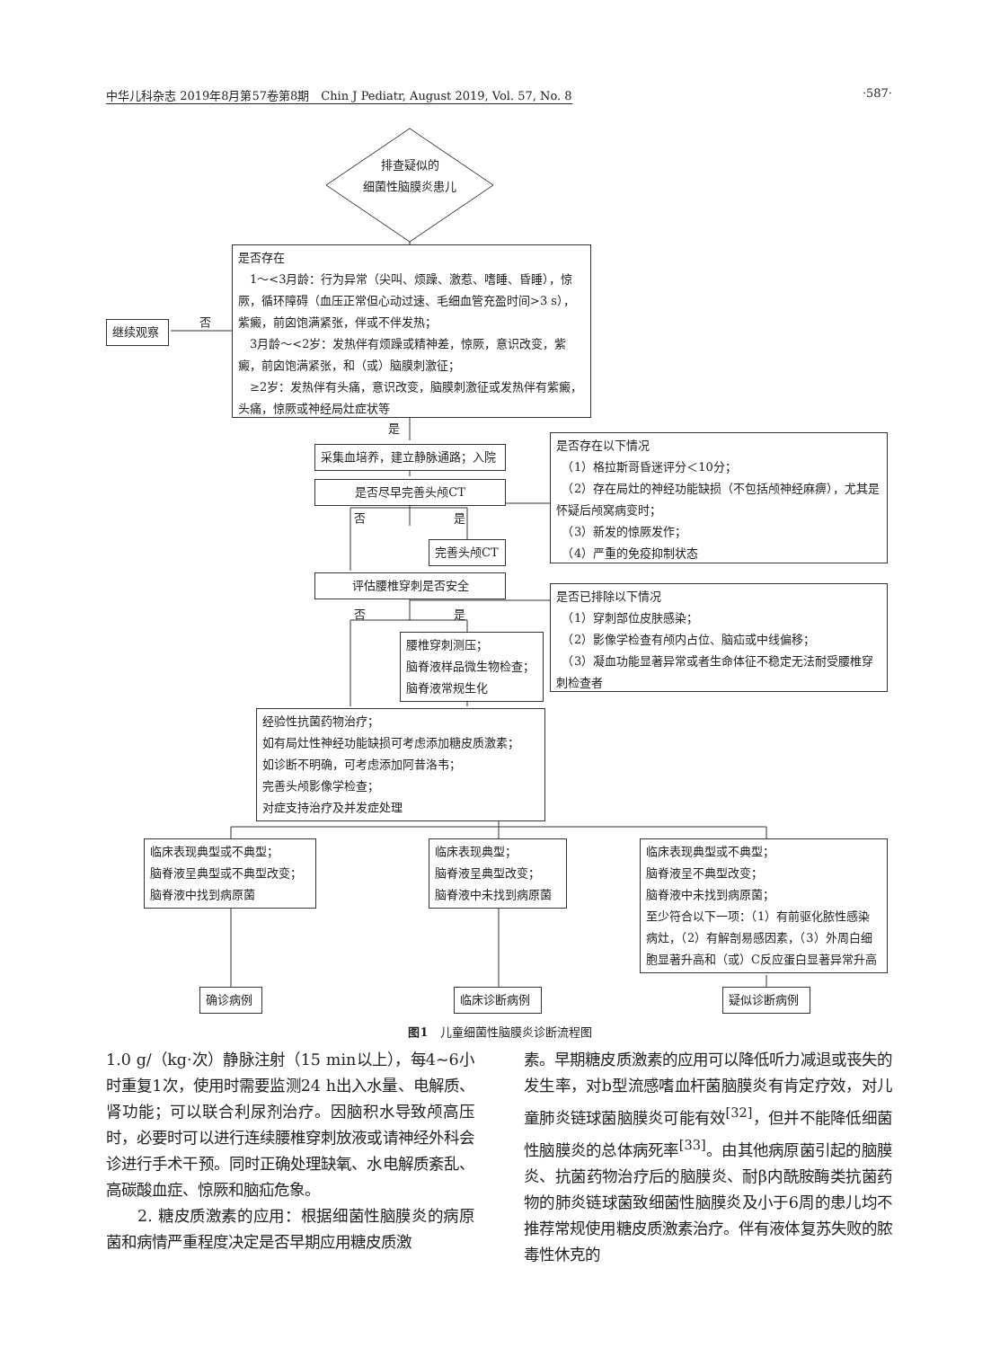中华儿科杂志 2019年8月第57卷第8期　Chin J Pediatr, August 2019, Vol. 57, No. 8 ·587·
排查疑似的
细菌性脑膜炎患儿
是否存在
　1～<3月龄：行为异常（尖叫、烦躁、激惹、嗜睡、昏睡），惊厥，循环障碍（血压正常但心动过速、毛细血管充盈时间>3 s），紫癜，前囟饱满紧张，伴或不伴发热；
　3月龄～<2岁：发热伴有烦躁或精神差，惊厥，意识改变，紫癜，前囟饱满紧张，和（或）脑膜刺激征；
　≥2岁：发热伴有头痛，意识改变，脑膜刺激征或发热伴有紫癜，头痛，惊厥或神经局灶症状等
否
继续观察
是
采集血培养，建立静脉通路；入院
是否尽早完善头颅CT
是否存在以下情况
　（1）格拉斯哥昏迷评分＜10分；
　（2）存在局灶的神经功能缺损（不包括颅神经麻痹），尤其是怀疑后颅窝病变时；
　（3）新发的惊厥发作；
　（4）严重的免疫抑制状态
否 是
完善头颅CT
评估腰椎穿刺是否安全
是否已排除以下情况
　（1）穿刺部位皮肤感染；
　（2）影像学检查有颅内占位、脑疝或中线偏移；
　（3）凝血功能显著异常或者生命体征不稳定无法耐受腰椎穿刺检查者
否 是
腰椎穿刺测压；
脑脊液样品微生物检查；
脑脊液常规生化
经验性抗菌药物治疗；
如有局灶性神经功能缺损可考虑添加糖皮质激素；
如诊断不明确，可考虑添加阿昔洛韦；
完善头颅影像学检查；
对症支持治疗及并发症处理
临床表现典型或不典型；
脑脊液呈典型或不典型改变；
脑脊液中找到病原菌
临床表现典型；
脑脊液呈典型改变；
脑脊液中未找到病原菌
临床表现典型或不典型；
脑脊液呈不典型改变；
脑脊液中未找到病原菌；
至少符合以下一项：（1）有前驱化脓性感染病灶，（2）有解剖易感因素，（3）外周白细胞显著升高和（或）C反应蛋白显著异常升高
确诊病例 临床诊断病例 疑似诊断病例
图1　儿童细菌性脑膜炎诊断流程图
1.0 g/（kg·次）静脉注射（15 min以上），每4~6小时重复1次，使用时需要监测24 h出入水量、电解质、肾功能；可以联合利尿剂治疗。因脑积水导致颅高压时，必要时可以进行连续腰椎穿刺放液或请神经外科会诊进行手术干预。同时正确处理缺氧、水电解质紊乱、高碳酸血症、惊厥和脑疝危象。
2. 糖皮质激素的应用：根据细菌性脑膜炎的病原菌和病情严重程度决定是否早期应用糖皮质激
素。早期糖皮质激素的应用可以降低听力减退或丧失的发生率，对b型流感嗜血杆菌脑膜炎有肯定疗效，对儿童肺炎链球菌脑膜炎可能有效<sup>[32]</sup>，但并不能降低细菌性脑膜炎的总体病死率<sup>[33]</sup>。由其他病原菌引起的脑膜炎、抗菌药物治疗后的脑膜炎、耐β内酰胺酶类抗菌药物的肺炎链球菌致细菌性脑膜炎及小于6周的患儿均不推荐常规使用糖皮质激素治疗。伴有液体复苏失败的脓毒性休克的